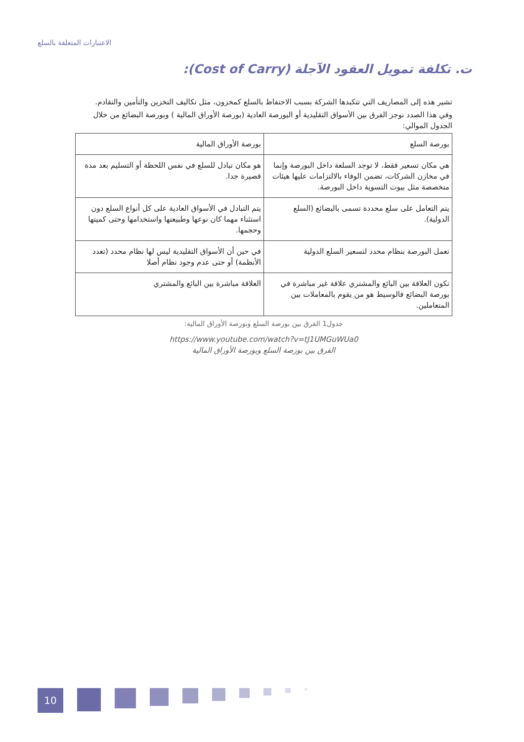الاعتبارات المتعلقة بالسلع
ت. تكلفة تمويل العقود الآجلة (Cost of Carry):
تشير هذه إلى المصاريف التي تتكبدها الشركة بسبب الاحتفاظ بالسلع كمخزون، مثل تكاليف التخزين والتأمين والتقادم.
وفي هذا الصدد نوجز الفرق بين الأسواق التقليدية أو البورصة العادية (بورصة الأوراق المالية ) وبورصة البضائع من خلال الجدول الموالي:
| بورصة السلع | بورصة الأوراق المالية |
| هي مكان تسعير فقط، لا توجد السلعة داخل البورصة وإنما في مخازن الشركات، تضمن الوفاء بالالتزامات عليها هيئات متخصصة مثل بيوت التسوية داخل البورصة. | هو مكان تبادل للسلع في نفس اللحظة أو التسليم بعد مدة قصيرة جدا. |
| يتم التعامل على سلع محددة تسمى بالبضائع (السلع الدولية). | يتم التبادل في الأسواق العادية على كل أنواع السلع دون استثناء مهما كان نوعها وطبيعتها واستخدامها وحتى كميتها وحجمها. |
| تعمل البورصة بنظام محدد لتسعير السلع الدولية | في حين أن الأسواق التقليدية ليس لها نظام محدد (تعدد الأنظمة) أو حتى عدم وجود نظام أصلا |
| تكون العلاقة بين البائع والمشتري علاقة غير مباشرة في بورصة البضائع فالوسيط هو من يقوم بالمعاملات بين المتعاملين. | العلاقة مباشرة بين البائع والمشتري |
جدول1 الفرق بين بورصة السلع وبورصة الأوراق المالية:
https://www.youtube.com/watch?v=tJ1UMGuWUa0
الفرق بين بورصة السلع وبورصة الأوراق المالية
10